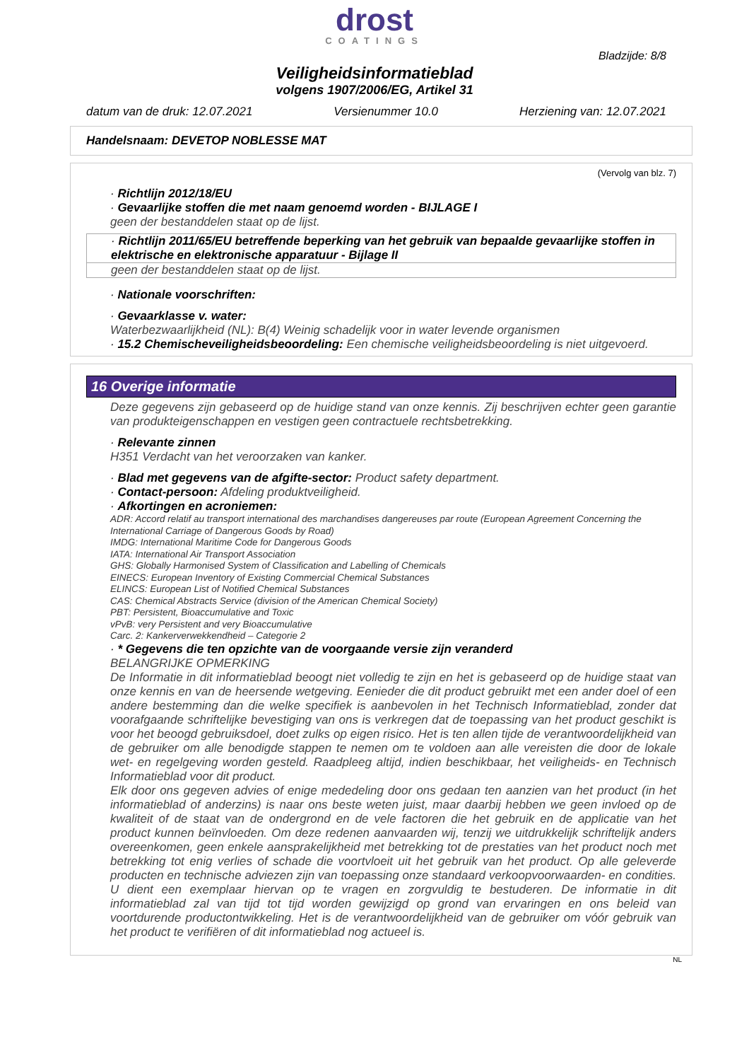drost
COATINGS
Bladzijde: 8/8
Veiligheidsinformatieblad
volgens 1907/2006/EG, Artikel 31
datum van de druk: 12.07.2021 Versienummer 10.0 Herziening van: 12.07.2021
Handelsnaam: DEVETOP NOBLESSE MAT
(Vervolg van blz. 7)
· Richtlijn 2012/18/EU
· Gevaarlijke stoffen die met naam genoemd worden - BIJLAGE I
geen der bestanddelen staat op de lijst.
· Richtlijn 2011/65/EU betreffende beperking van het gebruik van bepaalde gevaarlijke stoffen in elektrische en elektronische apparatuur - Bijlage II
geen der bestanddelen staat op de lijst.
· Nationale voorschriften:
· Gevaarklasse v. water:
Waterbezwaarlijkheid (NL): B(4) Weinig schadelijk voor in water levende organismen
· 15.2 Chemischeveiligheidsbeoordeling: Een chemische veiligheidsbeoordeling is niet uitgevoerd.
16 Overige informatie
Deze gegevens zijn gebaseerd op de huidige stand van onze kennis. Zij beschrijven echter geen garantie van produkteigenschappen en vestigen geen contractuele rechtsbetrekking.
· Relevante zinnen
H351 Verdacht van het veroorzaken van kanker.
· Blad met gegevens van de afgifte-sector: Product safety department.
· Contact-persoon: Afdeling produktveiligheid.
· Afkortingen en acroniemen:
ADR: Accord relatif au transport international des marchandises dangereuses par route (European Agreement Concerning the International Carriage of Dangerous Goods by Road)
IMDG: International Maritime Code for Dangerous Goods
IATA: International Air Transport Association
GHS: Globally Harmonised System of Classification and Labelling of Chemicals
EINECS: European Inventory of Existing Commercial Chemical Substances
ELINCS: European List of Notified Chemical Substances
CAS: Chemical Abstracts Service (division of the American Chemical Society)
PBT: Persistent, Bioaccumulative and Toxic
vPvB: very Persistent and very Bioaccumulative
Carc. 2: Kankerverwekkendheid – Categorie 2
· * Gegevens die ten opzichte van de voorgaande versie zijn veranderd
BELANGRIJKE OPMERKING
De Informatie in dit informatieblad beoogt niet volledig te zijn en het is gebaseerd op de huidige staat van onze kennis en van de heersende wetgeving. Eenieder die dit product gebruikt met een ander doel of een andere bestemming dan die welke specifiek is aanbevolen in het Technisch Informatieblad, zonder dat voorafgaande schriftelijke bevestiging van ons is verkregen dat de toepassing van het product geschikt is voor het beoogd gebruiksdoel, doet zulks op eigen risico. Het is ten allen tijde de verantwoordelijkheid van de gebruiker om alle benodigde stappen te nemen om te voldoen aan alle vereisten die door de lokale wet- en regelgeving worden gesteld. Raadpleeg altijd, indien beschikbaar, het veiligheids- en Technisch Informatieblad voor dit product.
Elk door ons gegeven advies of enige mededeling door ons gedaan ten aanzien van het product (in het informatieblad of anderzins) is naar ons beste weten juist, maar daarbij hebben we geen invloed op de kwaliteit of de staat van de ondergrond en de vele factoren die het gebruik en de applicatie van het product kunnen beïnvloeden. Om deze redenen aanvaarden wij, tenzij we uitdrukkelijk schriftelijk anders overeenkomen, geen enkele aansprakelijkheid met betrekking tot de prestaties van het product noch met betrekking tot enig verlies of schade die voortvloeit uit het gebruik van het product. Op alle geleverde producten en technische adviezen zijn van toepassing onze standaard verkoopvoorwaarden- en condities. U dient een exemplaar hiervan op te vragen en zorgvuldig te bestuderen. De informatie in dit informatieblad zal van tijd tot tijd worden gewijzigd op grond van ervaringen en ons beleid van voortdurende productontwikkeling. Het is de verantwoordelijkheid van de gebruiker om vóór gebruik van het product te verifiëren of dit informatieblad nog actueel is.
NL